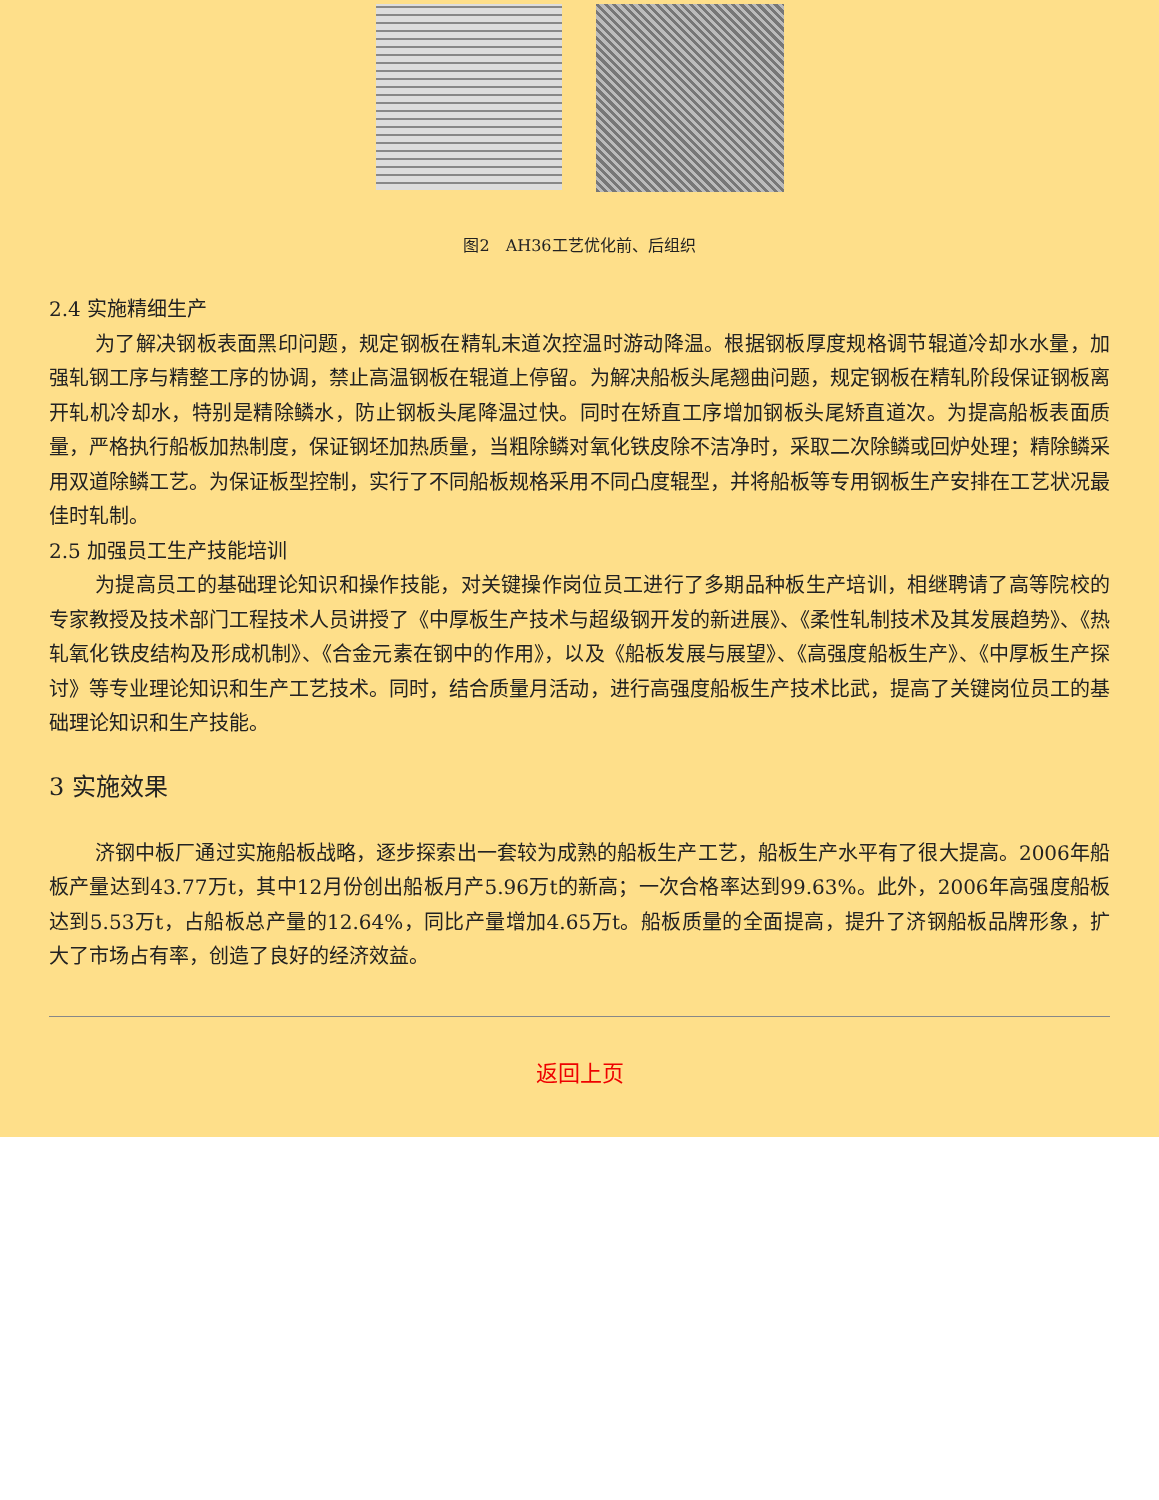图2　AH36工艺优化前、后组织
2.4 实施精细生产
为了解决钢板表面黑印问题，规定钢板在精轧末道次控温时游动降温。根据钢板厚度规格调节辊道冷却水水量，加强轧钢工序与精整工序的协调，禁止高温钢板在辊道上停留。为解决船板头尾翘曲问题，规定钢板在精轧阶段保证钢板离开轧机冷却水，特别是精除鳞水，防止钢板头尾降温过快。同时在矫直工序增加钢板头尾矫直道次。为提高船板表面质量，严格执行船板加热制度，保证钢坯加热质量，当粗除鳞对氧化铁皮除不洁净时，采取二次除鳞或回炉处理；精除鳞采用双道除鳞工艺。为保证板型控制，实行了不同船板规格采用不同凸度辊型，并将船板等专用钢板生产安排在工艺状况最佳时轧制。
2.5 加强员工生产技能培训
为提高员工的基础理论知识和操作技能，对关键操作岗位员工进行了多期品种板生产培训，相继聘请了高等院校的专家教授及技术部门工程技术人员讲授了《中厚板生产技术与超级钢开发的新进展》、《柔性轧制技术及其发展趋势》、《热轧氧化铁皮结构及形成机制》、《合金元素在钢中的作用》，以及《船板发展与展望》、《高强度船板生产》、《中厚板生产探讨》等专业理论知识和生产工艺技术。同时，结合质量月活动，进行高强度船板生产技术比武，提高了关键岗位员工的基础理论知识和生产技能。
3 实施效果
济钢中板厂通过实施船板战略，逐步探索出一套较为成熟的船板生产工艺，船板生产水平有了很大提高。2006年船板产量达到43.77万t，其中12月份创出船板月产5.96万t的新高；一次合格率达到99.63%。此外，2006年高强度船板达到5.53万t，占船板总产量的12.64%，同比产量增加4.65万t。船板质量的全面提高，提升了济钢船板品牌形象，扩大了市场占有率，创造了良好的经济效益。
返回上页